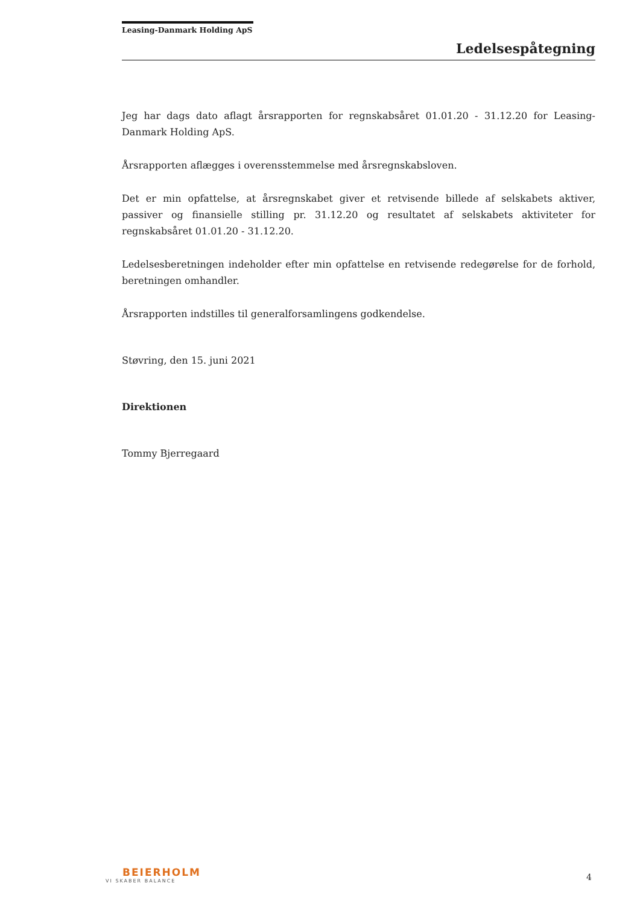Leasing-Danmark Holding ApS
Ledelsespåtegning
Jeg har dags dato aflagt årsrapporten for regnskabsåret 01.01.20 - 31.12.20 for Leasing-Danmark Holding ApS.
Årsrapporten aflægges i overensstemmelse med årsregnskabsloven.
Det er min opfattelse, at årsregnskabet giver et retvisende billede af selskabets aktiver, passiver og finansielle stilling pr. 31.12.20 og resultatet af selskabets aktiviteter for regnskabsåret 01.01.20 - 31.12.20.
Ledelsesberetningen indeholder efter min opfattelse en retvisende redegørelse for de forhold, beretningen omhandler.
Årsrapporten indstilles til generalforsamlingens godkendelse.
Støvring, den 15. juni 2021
Direktionen
Tommy Bjerregaard
BEIERHOLM
VI SKABER BALANCE
4